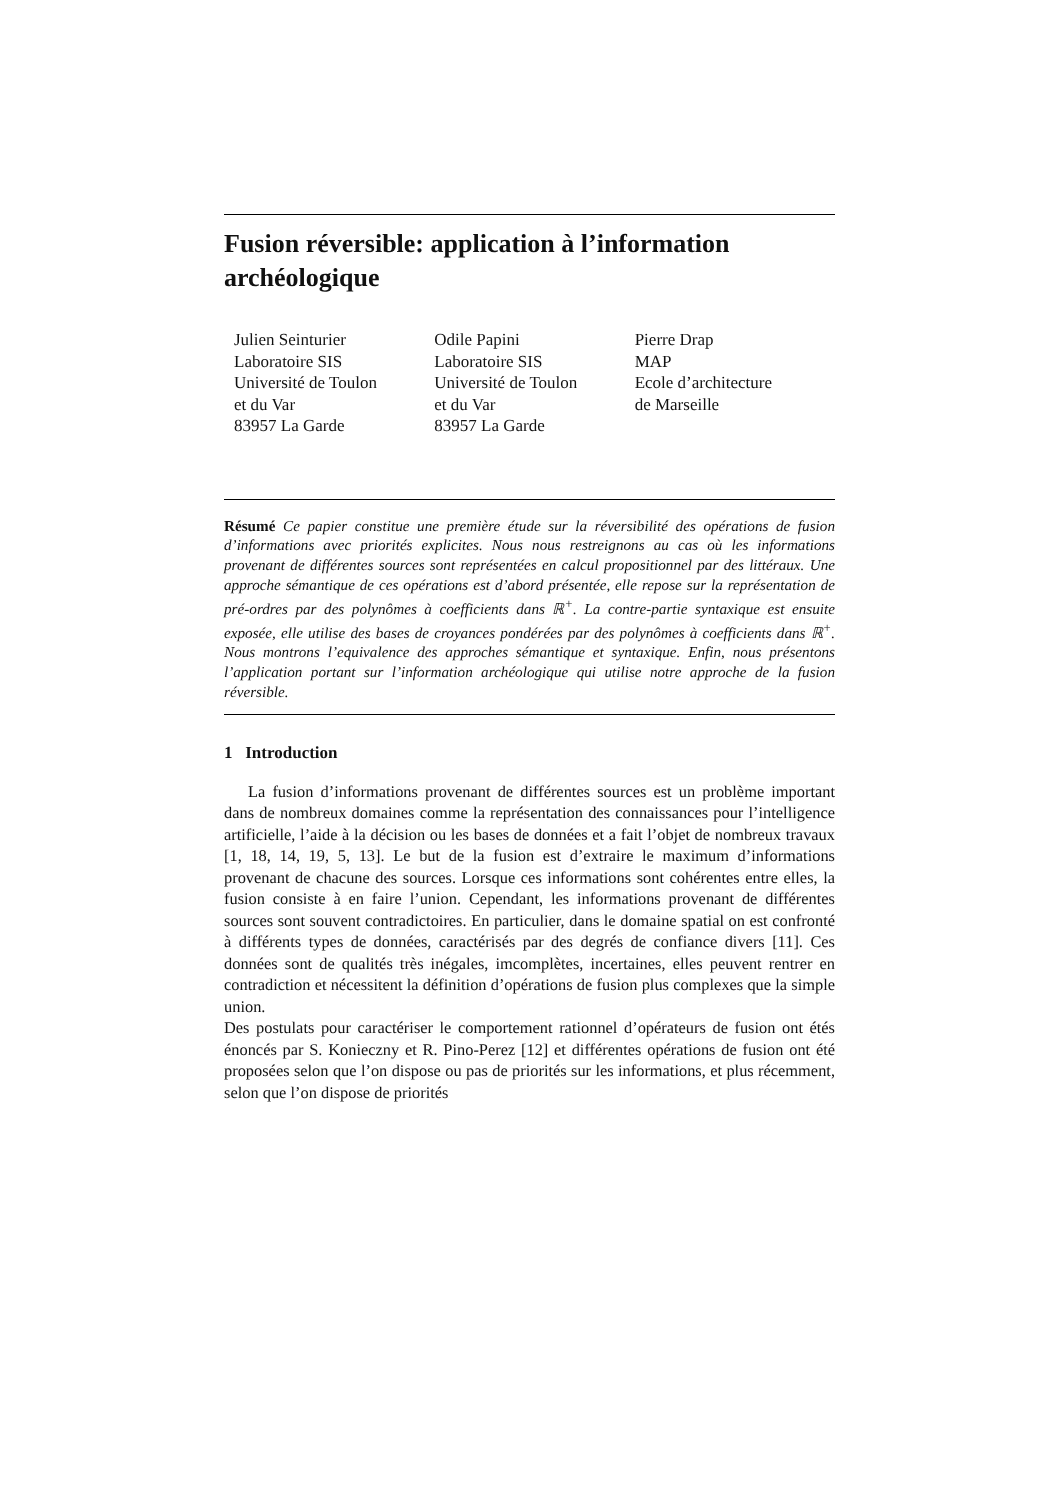Fusion réversible: application à l’information archéologique
Julien Seinturier
Laboratoire SIS
Université de Toulon
et du Var
83957 La Garde
Odile Papini
Laboratoire SIS
Université de Toulon
et du Var
83957 La Garde
Pierre Drap
MAP
Ecole d’architecture
de Marseille
Résumé Ce papier constitue une première étude sur la réversibilité des opérations de fusion d’informations avec priorités explicites. Nous nous restreignons au cas où les informations provenant de différentes sources sont représentées en calcul propositionnel par des littéraux. Une approche sémantique de ces opérations est d’abord présentée, elle repose sur la représentation de pré-ordres par des polynômes à coefficients dans ℝ<sup>+</sup>. La contre-partie syntaxique est ensuite exposée, elle utilise des bases de croyances pondérées par des polynômes à coefficients dans ℝ<sup>+</sup>. Nous montrons l’equivalence des approches sémantique et syntaxique. Enfin, nous présentons l’application portant sur l’information archéologique qui utilise notre approche de la fusion réversible.
1 Introduction
La fusion d’informations provenant de différentes sources est un problème important dans de nombreux domaines comme la représentation des connaissances pour l’intelligence artificielle, l’aide à la décision ou les bases de données et a fait l’objet de nombreux travaux [1, 18, 14, 19, 5, 13]. Le but de la fusion est d’extraire le maximum d’informations provenant de chacune des sources. Lorsque ces informations sont cohérentes entre elles, la fusion consiste à en faire l’union. Cependant, les informations provenant de différentes sources sont souvent contradictoires. En particulier, dans le domaine spatial on est confronté à différents types de données, caractérisés par des degrés de confiance divers [11]. Ces données sont de qualités très inégales, imcomplètes, incertaines, elles peuvent rentrer en contradiction et nécessitent la définition d’opérations de fusion plus complexes que la simple union.
Des postulats pour caractériser le comportement rationnel d’opérateurs de fusion ont étés énoncés par S. Konieczny et R. Pino-Perez [12] et différentes opérations de fusion ont été proposées selon que l’on dispose ou pas de priorités sur les informations, et plus récemment, selon que l’on dispose de priorités